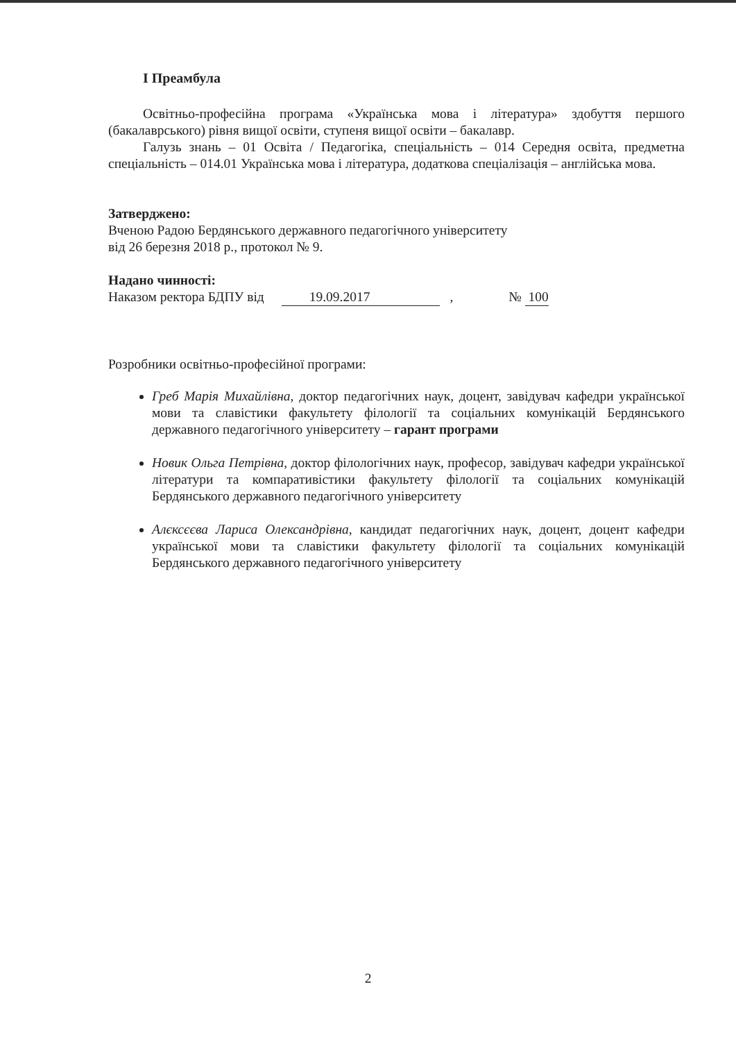І Преамбула
Освітньо-професійна програма «Українська мова і література» здобуття першого (бакалаврського) рівня вищої освіти, ступеня вищої освіти – бакалавр.
Галузь знань – 01 Освіта / Педагогіка, спеціальність – 014 Середня освіта, предметна спеціальність – 014.01 Українська мова і література, додаткова спеціалізація – англійська мова.
Затверджено:
Вченою Радою Бердянського державного педагогічного університету
від 26 березня 2018 р., протокол № 9.
Надано чинності:
Наказом ректора БДПУ від 19.09.2017 , № 100
Розробники освітньо-професійної програми:
Греб Марія Михайлівна, доктор педагогічних наук, доцент, завідувач кафедри української мови та славістики факультету філології та соціальних комунікацій Бердянського державного педагогічного університету – гарант програми
Новик Ольга Петрівна, доктор філологічних наук, професор, завідувач кафедри української літератури та компаративістики факультету філології та соціальних комунікацій Бердянського державного педагогічного університету
Алєксєєва Лариса Олександрівна, кандидат педагогічних наук, доцент, доцент кафедри української мови та славістики факультету філології та соціальних комунікацій Бердянського державного педагогічного університету
2